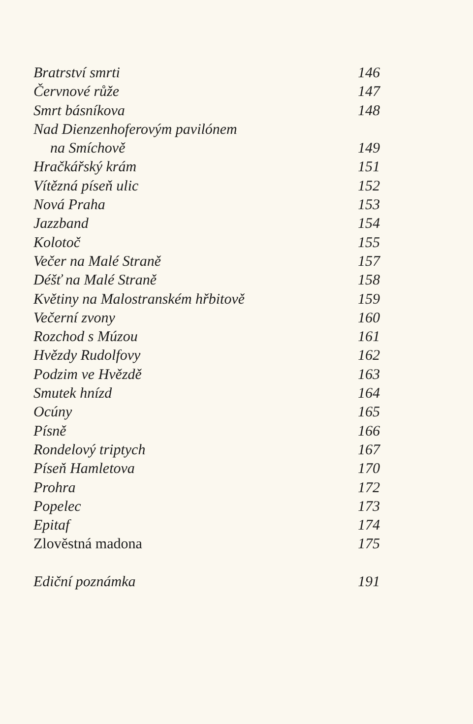| Bratrství smrti | 146 |
| Červnové růže | 147 |
| Smrt básníkova | 148 |
| Nad Dienzenhoferovým pavilónem | |
| na Smíchově | 149 |
| Hračkářský krám | 151 |
| Vítězná píseň ulic | 152 |
| Nová Praha | 153 |
| Jazzband | 154 |
| Kolotoč | 155 |
| Večer na Malé Straně | 157 |
| Déšť na Malé Straně | 158 |
| Květiny na Malostranském hřbitově | 159 |
| Večerní zvony | 160 |
| Rozchod s Múzou | 161 |
| Hvězdy Rudolfovy | 162 |
| Podzim ve Hvězdě | 163 |
| Smutek hnízd | 164 |
| Ocúny | 165 |
| Písně | 166 |
| Rondelový triptych | 167 |
| Píseň Hamletova | 170 |
| Prohra | 172 |
| Popelec | 173 |
| Epitaf | 174 |
| Zlověstná madona | 175 |
| Ediční poznámka | 191 |